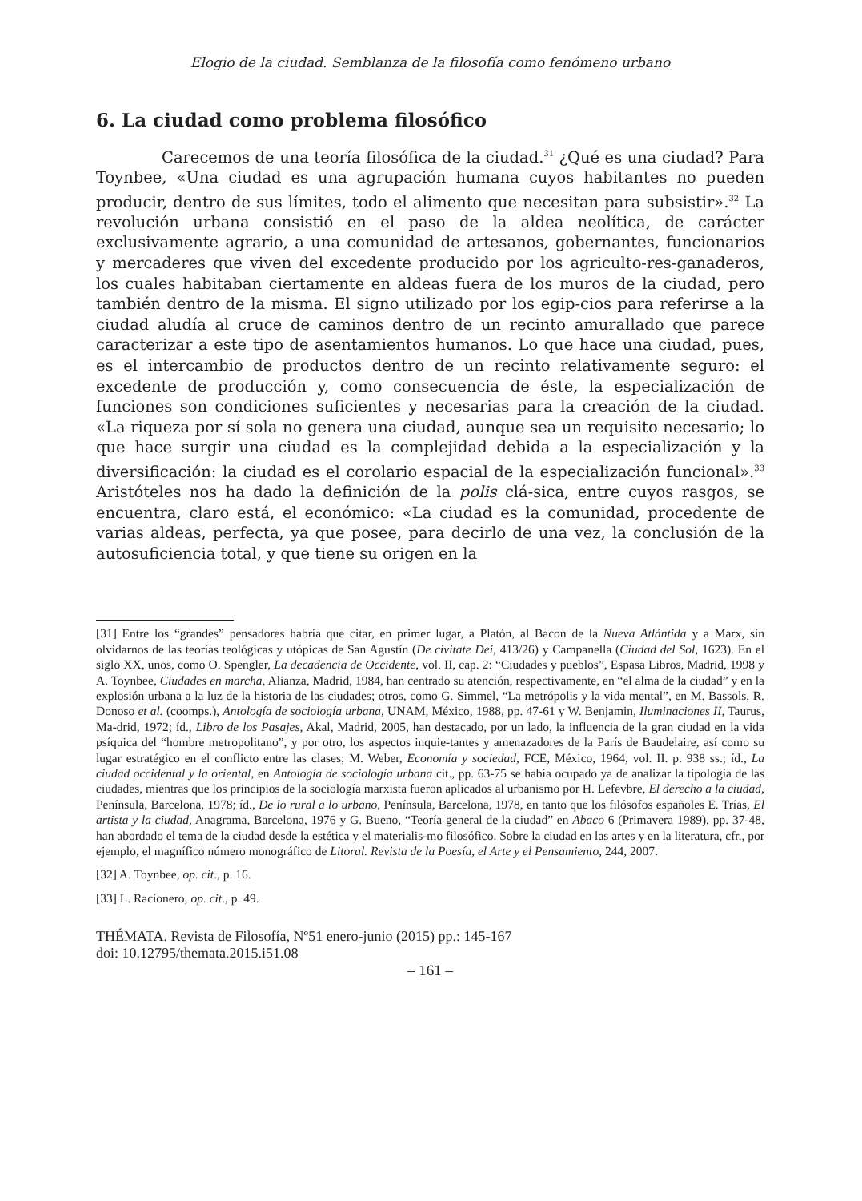Elogio de la ciudad. Semblanza de la filosofía como fenómeno urbano
6. La ciudad como problema filosófico
Carecemos de una teoría filosófica de la ciudad.<sup>31</sup> ¿Qué es una ciudad? Para Toynbee, «Una ciudad es una agrupación humana cuyos habitantes no pueden producir, dentro de sus límites, todo el alimento que necesitan para subsistir».<sup>32</sup> La revolución urbana consistió en el paso de la aldea neolítica, de carácter exclusivamente agrario, a una comunidad de artesanos, gobernantes, funcionarios y mercaderes que viven del excedente producido por los agriculto-res-ganaderos, los cuales habitaban ciertamente en aldeas fuera de los muros de la ciudad, pero también dentro de la misma. El signo utilizado por los egip-cios para referirse a la ciudad aludía al cruce de caminos dentro de un recinto amurallado que parece caracterizar a este tipo de asentamientos humanos. Lo que hace una ciudad, pues, es el intercambio de productos dentro de un recinto relativamente seguro: el excedente de producción y, como consecuencia de éste, la especialización de funciones son condiciones suficientes y necesarias para la creación de la ciudad. «La riqueza por sí sola no genera una ciudad, aunque sea un requisito necesario; lo que hace surgir una ciudad es la complejidad debida a la especialización y la diversificación: la ciudad es el corolario espacial de la especialización funcional».<sup>33</sup> Aristóteles nos ha dado la definición de la polis clá-sica, entre cuyos rasgos, se encuentra, claro está, el económico: «La ciudad es la comunidad, procedente de varias aldeas, perfecta, ya que posee, para decirlo de una vez, la conclusión de la autosuficiencia total, y que tiene su origen en la
[31] Entre los “grandes” pensadores habría que citar, en primer lugar, a Platón, al Bacon de la Nueva Atlántida y a Marx, sin olvidarnos de las teorías teológicas y utópicas de San Agustín (De civitate Dei, 413/26) y Campanella (Ciudad del Sol, 1623). En el siglo XX, unos, como O. Spengler, La decadencia de Occidente, vol. II, cap. 2: “Ciudades y pueblos”, Espasa Libros, Madrid, 1998 y A. Toynbee, Ciudades en marcha, Alianza, Madrid, 1984, han centrado su atención, respectivamente, en “el alma de la ciudad” y en la explosión urbana a la luz de la historia de las ciudades; otros, como G. Simmel, “La metrópolis y la vida mental”, en M. Bassols, R. Donoso et al. (coomps.), Antología de sociología urbana, UNAM, México, 1988, pp. 47-61 y W. Benjamin, Iluminaciones II, Taurus, Ma-drid, 1972; íd., Libro de los Pasajes, Akal, Madrid, 2005, han destacado, por un lado, la influencia de la gran ciudad en la vida psíquica del “hombre metropolitano”, y por otro, los aspectos inquie-tantes y amenazadores de la París de Baudelaire, así como su lugar estratégico en el conflicto entre las clases; M. Weber, Economía y sociedad, FCE, México, 1964, vol. II. p. 938 ss.; íd., La ciudad occidental y la oriental, en Antología de sociología urbana cit., pp. 63-75 se había ocupado ya de analizar la tipología de las ciudades, mientras que los principios de la sociología marxista fueron aplicados al urbanismo por H. Lefevbre, El derecho a la ciudad, Península, Barcelona, 1978; íd., De lo rural a lo urbano, Península, Barcelona, 1978, en tanto que los filósofos españoles E. Trías, El artista y la ciudad, Anagrama, Barcelona, 1976 y G. Bueno, “Teoría general de la ciudad” en Abaco 6 (Primavera 1989), pp. 37-48, han abordado el tema de la ciudad desde la estética y el materialis-mo filosófico. Sobre la ciudad en las artes y en la literatura, cfr., por ejemplo, el magnífico número monográfico de Litoral. Revista de la Poesía, el Arte y el Pensamiento, 244, 2007.
[32] A. Toynbee, op. cit., p. 16.
[33] L. Racionero, op. cit., p. 49.
THÉMATA. Revista de Filosofía, Nº51 enero-junio (2015) pp.: 145-167
doi: 10.12795/themata.2015.i51.08
– 161 –